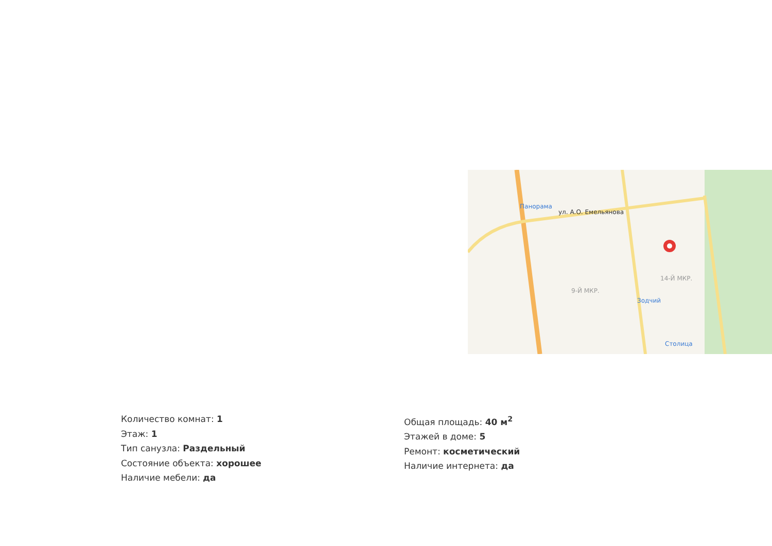Панорама
ул. А.О. Емельянова
9-Й МКР.
14-Й МКР.
Зодчий
Столица
Количество комнат: 1
Этаж: 1
Тип санузла: Раздельный
Состояние объекта: хорошее
Наличие мебели: да
Общая площадь: 40 м<sup>2</sup>
Этажей в доме: 5
Ремонт: косметический
Наличие интернета: да